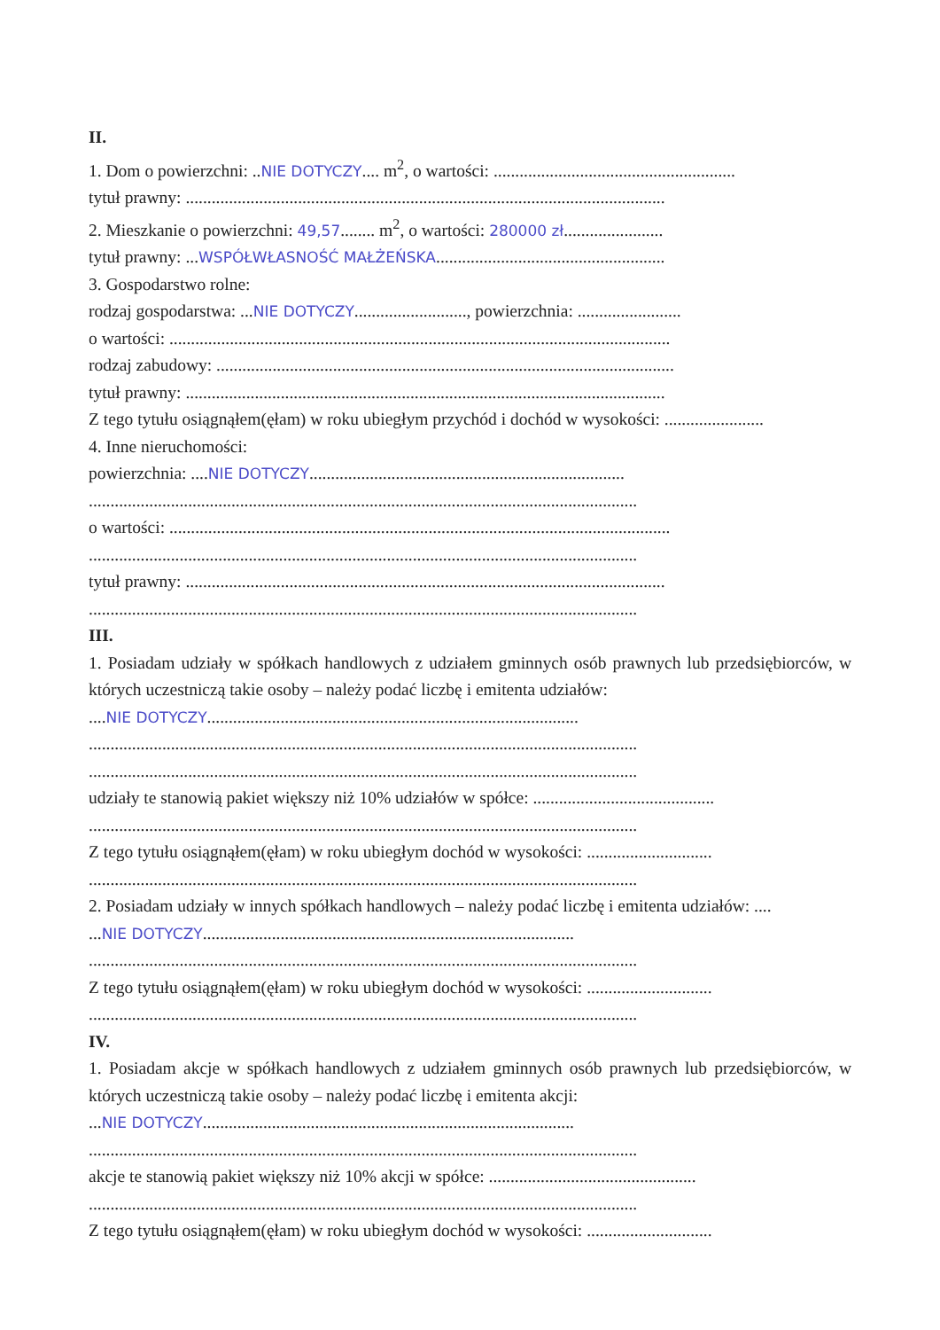II.
1. Dom o powierzchni: ..NIE DOTYCZY.... m<sup>2</sup>, o wartości: ........................................................
tytuł prawny: ...............................................................................................................
2. Mieszkanie o powierzchni: 49,57........ m<sup>2</sup>, o wartości: 280000 zł.......................
tytuł prawny: ...WSPÓŁWŁASNOŚĆ MAŁŻEŃSKA.....................................................
3. Gospodarstwo rolne:
rodzaj gospodarstwa: ...NIE DOTYCZY.........................., powierzchnia: ........................
o wartości: ....................................................................................................................
rodzaj zabudowy: ..........................................................................................................
tytuł prawny: ...............................................................................................................
Z tego tytułu osiągnąłem(ęłam) w roku ubiegłym przychód i dochód w wysokości: .......................
4. Inne nieruchomości:
powierzchnia: ....NIE DOTYCZY.........................................................................
...............................................................................................................................
o wartości: ....................................................................................................................
...............................................................................................................................
tytuł prawny: ...............................................................................................................
...............................................................................................................................
III.
1. Posiadam udziały w spółkach handlowych z udziałem gminnych osób prawnych lub przedsiębiorców, w których uczestniczą takie osoby – należy podać liczbę i emitenta udziałów:
....NIE DOTYCZY......................................................................................
...............................................................................................................................
...............................................................................................................................
udziały te stanowią pakiet większy niż 10% udziałów w spółce: ..........................................
...............................................................................................................................
Z tego tytułu osiągnąłem(ęłam) w roku ubiegłym dochód w wysokości: .............................
...............................................................................................................................
2. Posiadam udziały w innych spółkach handlowych – należy podać liczbę i emitenta udziałów: ....
...NIE DOTYCZY......................................................................................
...............................................................................................................................
Z tego tytułu osiągnąłem(ęłam) w roku ubiegłym dochód w wysokości: .............................
...............................................................................................................................
IV.
1. Posiadam akcje w spółkach handlowych z udziałem gminnych osób prawnych lub przedsiębiorców, w których uczestniczą takie osoby – należy podać liczbę i emitenta akcji:
...NIE DOTYCZY......................................................................................
...............................................................................................................................
akcje te stanowią pakiet większy niż 10% akcji w spółce: ................................................
...............................................................................................................................
Z tego tytułu osiągnąłem(ęłam) w roku ubiegłym dochód w wysokości: .............................